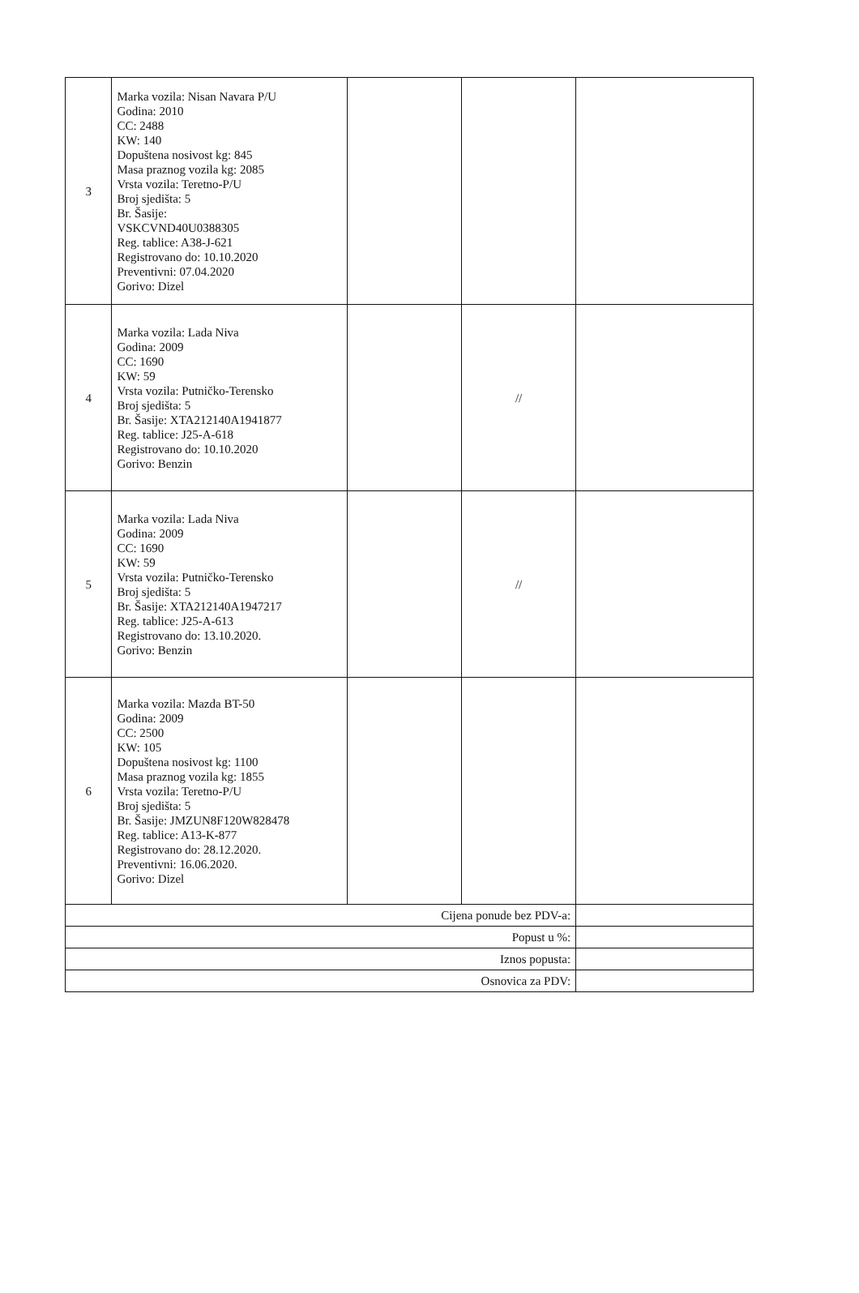| 3 | Marka vozila: Nisan Navara P/U Godina: 2010 CC: 2488 KW: 140 Dopuštena nosivost kg: 845 Masa praznog vozila kg: 2085 Vrsta vozila: Teretno-P/U Broj sjedišta: 5 Br. Šasije: VSKCVND40U0388305 Reg. tablice: A38-J-621 Registrovano do: 10.10.2020 Preventivni: 07.04.2020 Gorivo: Dizel | | | |
| 4 | Marka vozila: Lada Niva Godina: 2009 CC: 1690 KW: 59 Vrsta vozila: Putničko-Terensko Broj sjedišta: 5 Br. Šasije: XTA212140A1941877 Reg. tablice: J25-A-618 Registrovano do: 10.10.2020 Gorivo: Benzin | | // | |
| 5 | Marka vozila: Lada Niva Godina: 2009 CC: 1690 KW: 59 Vrsta vozila: Putničko-Terensko Broj sjedišta: 5 Br. Šasije: XTA212140A1947217 Reg. tablice: J25-A-613 Registrovano do: 13.10.2020. Gorivo: Benzin | | // | |
| 6 | Marka vozila: Mazda BT-50 Godina: 2009 CC: 2500 KW: 105 Dopuštena nosivost kg: 1100 Masa praznog vozila kg: 1855 Vrsta vozila: Teretno-P/U Broj sjedišta: 5 Br. Šasije: JMZUN8F120W828478 Reg. tablice: A13-K-877 Registrovano do: 28.12.2020. Preventivni: 16.06.2020. Gorivo: Dizel | | | |
| Cijena ponude bez PDV-a: | | | | |
| Popust u %: | | | | |
| Iznos popusta: | | | | |
| Osnovica za PDV: | | | | |